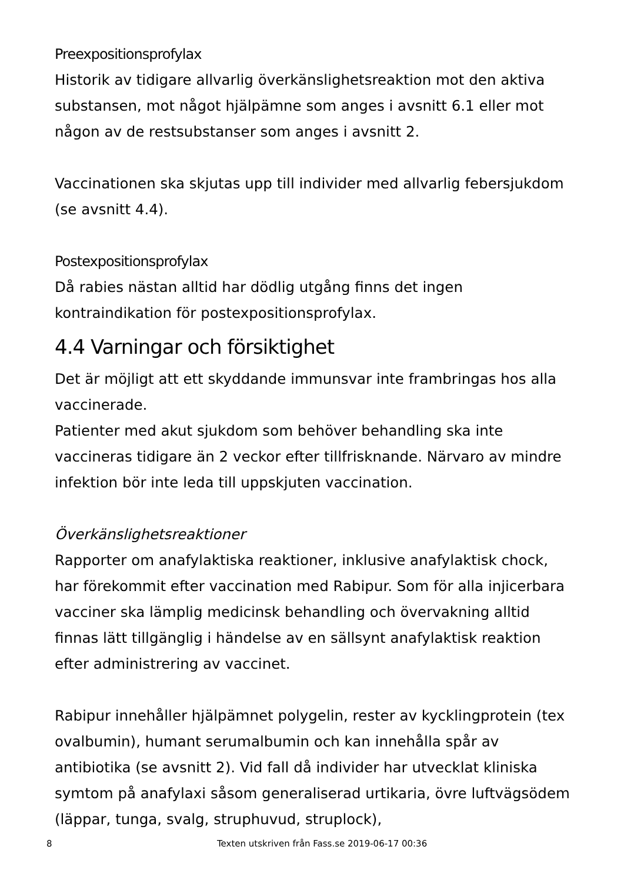Preexpositionsprofylax
Historik av tidigare allvarlig överkänslighetsreaktion mot den aktiva substansen, mot något hjälpämne som anges i avsnitt 6.1 eller mot någon av de restsubstanser som anges i avsnitt 2.
Vaccinationen ska skjutas upp till individer med allvarlig febersjukdom (se avsnitt 4.4).
Postexpositionsprofylax
Då rabies nästan alltid har dödlig utgång finns det ingen kontraindikation för postexpositionsprofylax.
4.4 Varningar och försiktighet
Det är möjligt att ett skyddande immunsvar inte frambringas hos alla vaccinerade.
Patienter med akut sjukdom som behöver behandling ska inte vaccineras tidigare än 2 veckor efter tillfrisknande. Närvaro av mindre infektion bör inte leda till uppskjuten vaccination.
Överkänslighetsreaktioner
Rapporter om anafylaktiska reaktioner, inklusive anafylaktisk chock, har förekommit efter vaccination med Rabipur. Som för alla injicerbara vacciner ska lämplig medicinsk behandling och övervakning alltid finnas lätt tillgänglig i händelse av en sällsynt anafylaktisk reaktion efter administrering av vaccinet.
Rabipur innehåller hjälpämnet polygelin, rester av kycklingprotein (tex ovalbumin), humant serumalbumin och kan innehålla spår av antibiotika (se avsnitt 2). Vid fall då individer har utvecklat kliniska symtom på anafylaxi såsom generaliserad urtikaria, övre luftvägsödem (läppar, tunga, svalg, struphuvud, struplock),
8 Texten utskriven från Fass.se 2019-06-17 00:36